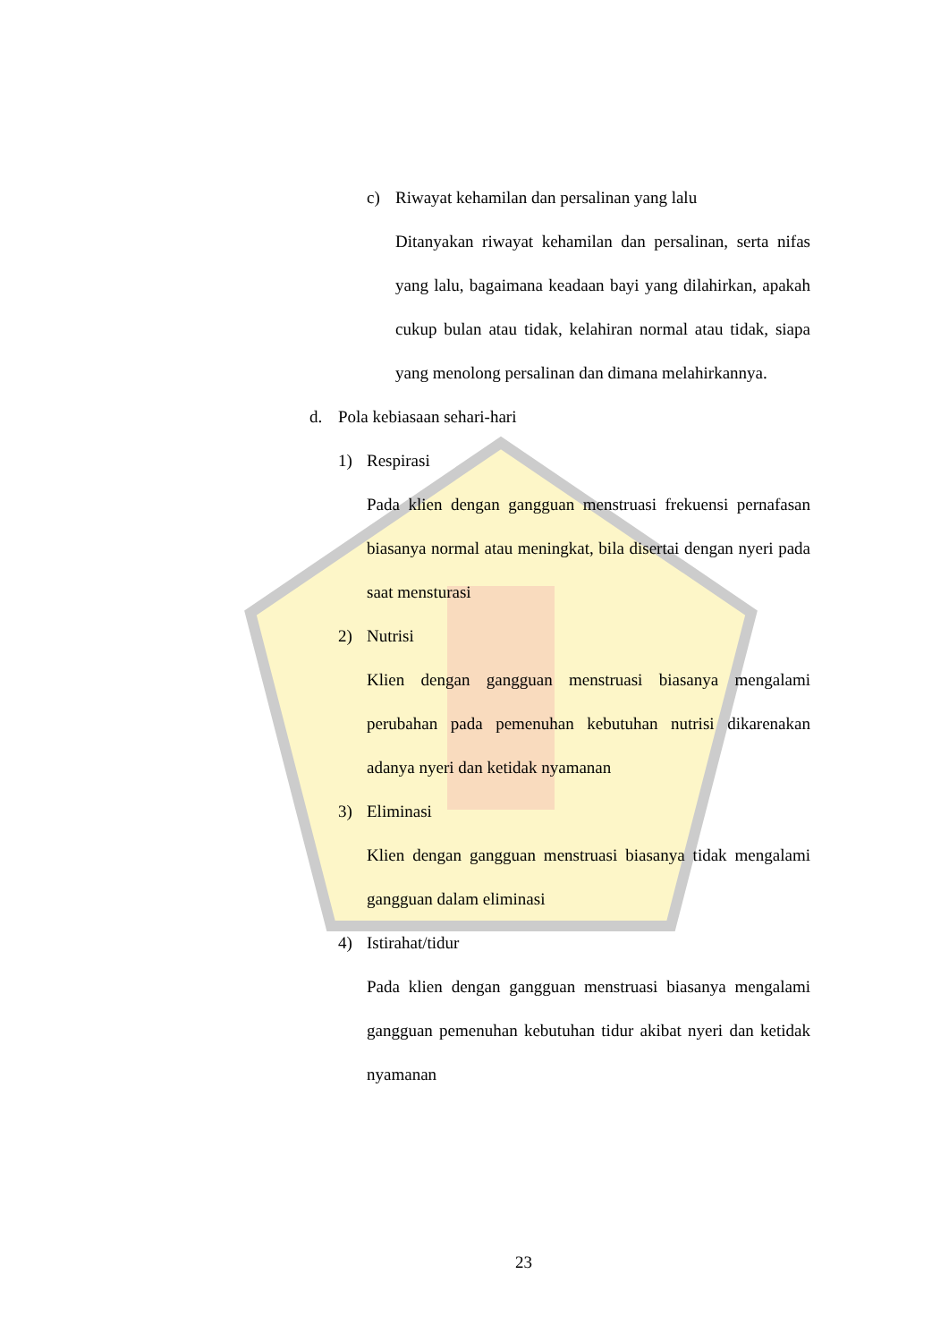c) Riwayat kehamilan dan persalinan yang lalu
Ditanyakan riwayat kehamilan dan persalinan, serta nifas yang lalu, bagaimana keadaan bayi yang dilahirkan, apakah cukup bulan atau tidak, kelahiran normal atau tidak, siapa yang menolong persalinan dan dimana melahirkannya.
d. Pola kebiasaan sehari-hari
1) Respirasi
Pada klien dengan gangguan menstruasi frekuensi pernafasan biasanya normal atau meningkat, bila disertai dengan nyeri pada saat mensturasi
2) Nutrisi
Klien dengan gangguan menstruasi biasanya mengalami perubahan pada pemenuhan kebutuhan nutrisi dikarenakan adanya nyeri dan ketidak nyamanan
3) Eliminasi
Klien dengan gangguan menstruasi biasanya tidak mengalami gangguan dalam eliminasi
4) Istirahat/tidur
Pada klien dengan gangguan menstruasi biasanya mengalami gangguan pemenuhan kebutuhan tidur akibat nyeri dan ketidak nyamanan
23